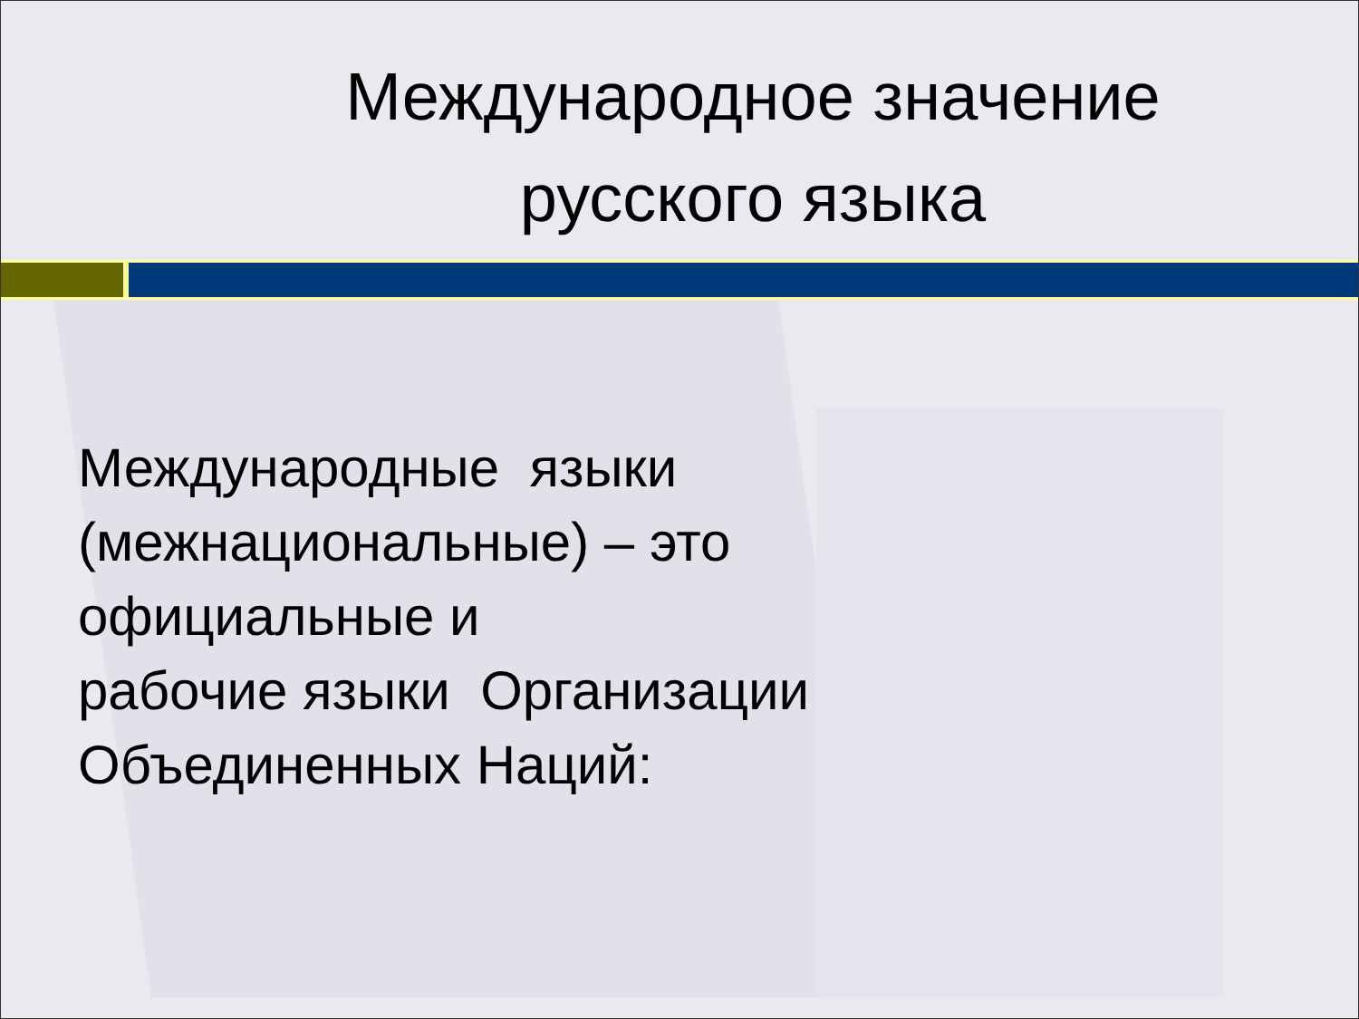Международное значение русского языка
Международные языки
(межнациональные) – это
официальные и
рабочие языки Организации
Объединенных Наций: